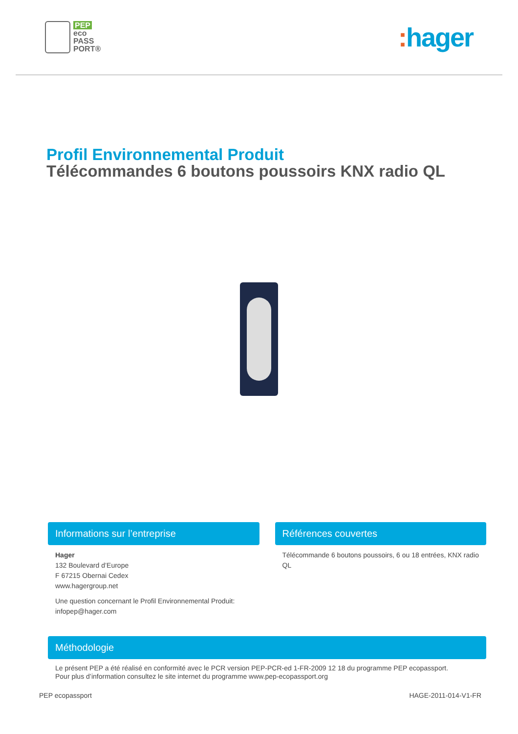PEP
eco
PASS
PORT®
: hager
Profil Environnemental Produit
Télécommandes 6 boutons poussoirs KNX radio QL
Informations sur l’entreprise
Hager
132 Boulevard d’Europe
F 67215 Obernai Cedex
www.hagergroup.net
Une question concernant le Profil Environnemental Produit:
infopep@hager.com
Références couvertes
Télécommande 6 boutons poussoirs, 6 ou 18 entrées, KNX radio QL
Méthodologie
Le présent PEP a été réalisé en conformité avec le PCR version PEP-PCR-ed 1-FR-2009 12 18 du programme PEP ecopassport.
Pour plus d’information consultez le site internet du programme www.pep-ecopassport.org
PEP ecopassport HAGE-2011-014-V1-FR